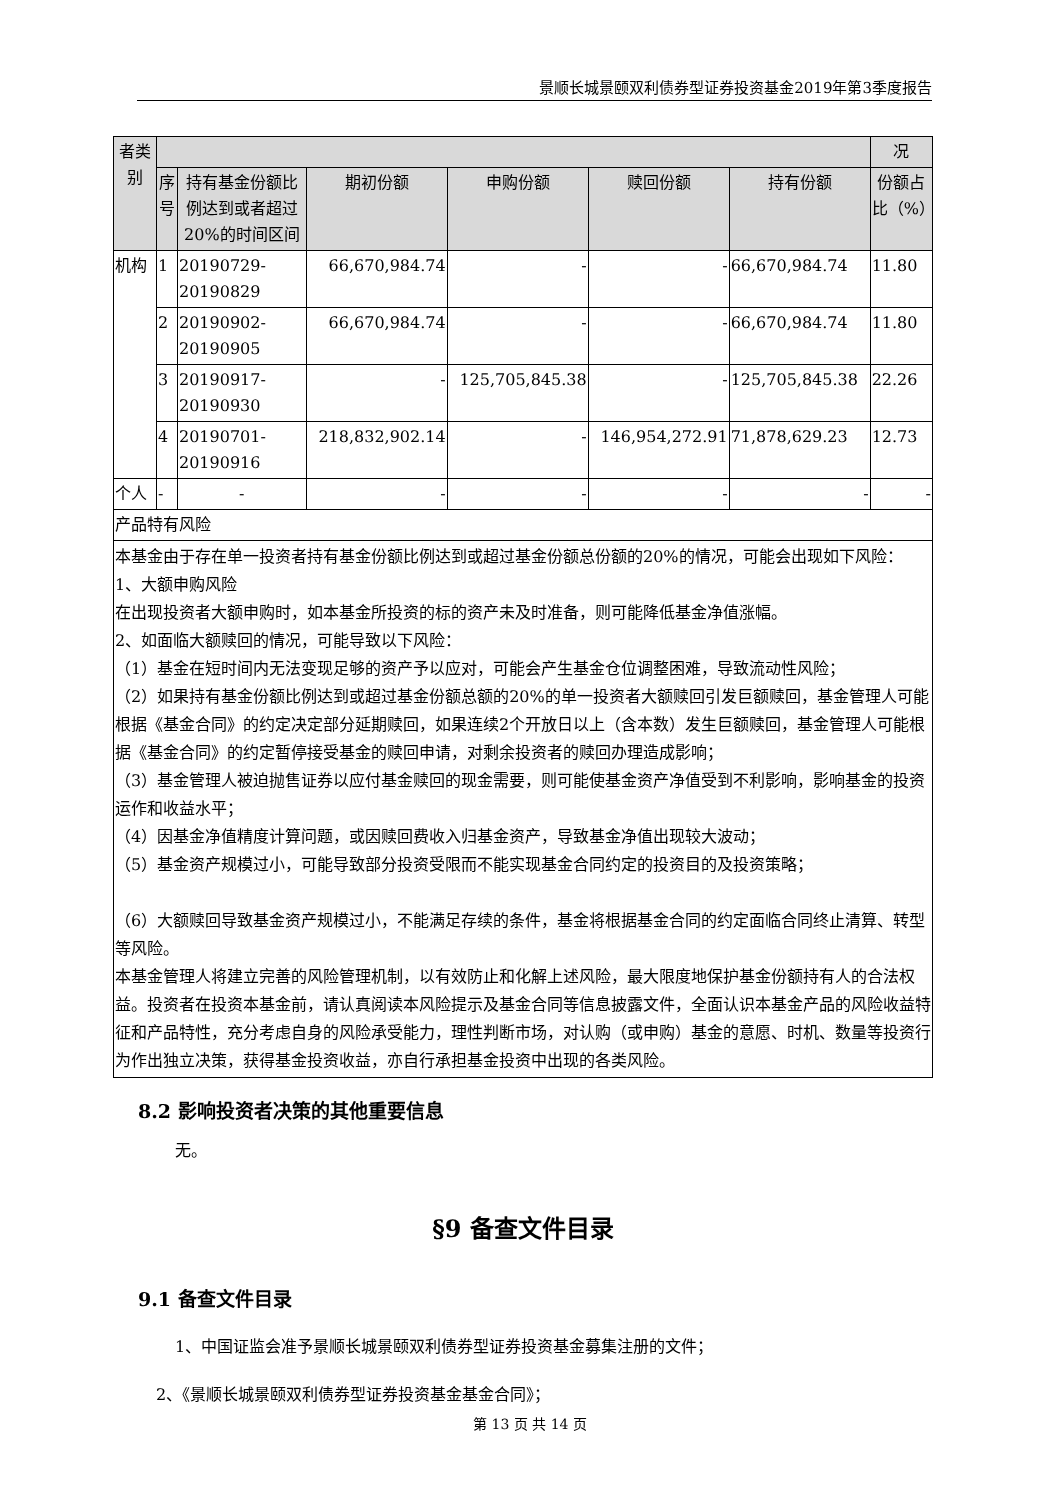景顺长城景颐双利债券型证券投资基金2019年第3季度报告
| 者类别 | | | | | | | 况 |
| --- | --- | --- | --- | --- | --- | --- | --- |
| | 序号 | 持有基金份额比例达到或者超过20%的时间区间 | 期初份额 | 申购份额 | 赎回份额 | 持有份额 | 份额占比（%） |
| 机构 | 1 | 20190729-20190829 | 66,670,984.74 | - | - | 66,670,984.74 | 11.80 |
| | 2 | 20190902-20190905 | 66,670,984.74 | - | - | 66,670,984.74 | 11.80 |
| | 3 | 20190917-20190930 | - | 125,705,845.38 | - | 125,705,845.38 | 22.26 |
| | 4 | 20190701-20190916 | 218,832,902.14 | - | 146,954,272.91 | 71,878,629.23 | 12.73 |
| 个人 | - | - | - | - | - | - | - |
| 产品特有风险 | | | | | | | |
| 本基金由于存在单一投资者持有基金份额比例达到或超过基金份额总份额的20%的情况，可能会出现如下风险： 1、大额申购风险 在出现投资者大额申购时，如本基金所投资的标的资产未及时准备，则可能降低基金净值涨幅。 2、如面临大额赎回的情况，可能导致以下风险： （1）基金在短时间内无法变现足够的资产予以应对，可能会产生基金仓位调整困难，导致流动性风险； （2）如果持有基金份额比例达到或超过基金份额总额的20%的单一投资者大额赎回引发巨额赎回，基金管理人可能根据《基金合同》的约定决定部分延期赎回，如果连续2个开放日以上（含本数）发生巨额赎回，基金管理人可能根据《基金合同》的约定暂停接受基金的赎回申请，对剩余投资者的赎回办理造成影响； （3）基金管理人被迫抛售证券以应付基金赎回的现金需要，则可能使基金资产净值受到不利影响，影响基金的投资运作和收益水平； （4）因基金净值精度计算问题，或因赎回费收入归基金资产，导致基金净值出现较大波动； （5）基金资产规模过小，可能导致部分投资受限而不能实现基金合同约定的投资目的及投资策略； （6）大额赎回导致基金资产规模过小，不能满足存续的条件，基金将根据基金合同的约定面临合同终止清算、转型等风险。 本基金管理人将建立完善的风险管理机制，以有效防止和化解上述风险，最大限度地保护基金份额持有人的合法权益。投资者在投资本基金前，请认真阅读本风险提示及基金合同等信息披露文件，全面认识本基金产品的风险收益特征和产品特性，充分考虑自身的风险承受能力，理性判断市场，对认购（或申购）基金的意愿、时机、数量等投资行为作出独立决策，获得基金投资收益，亦自行承担基金投资中出现的各类风险。 | | | | | | | |
8.2 影响投资者决策的其他重要信息
无。
§9 备查文件目录
9.1 备查文件目录
1、中国证监会准予景顺长城景颐双利债券型证券投资基金募集注册的文件；
2、《景顺长城景颐双利债券型证券投资基金基金合同》；
第 13 页 共 14 页